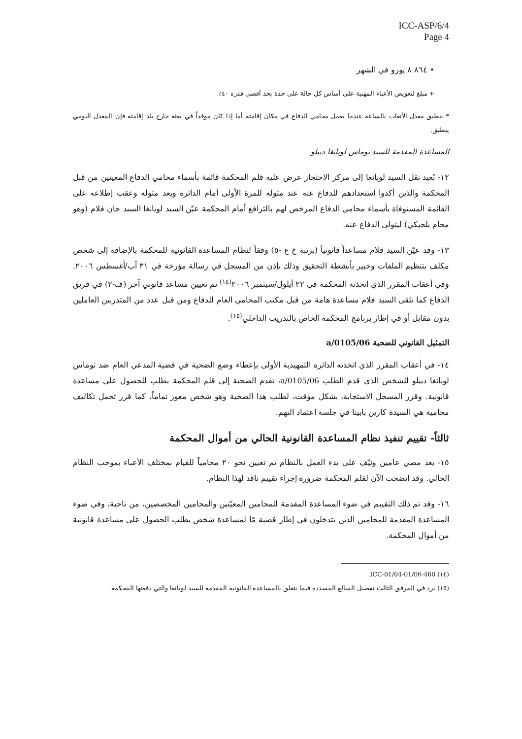ICC-ASP/6/4
Page 4
• ٨٦٤ ٨ يورو في الشهر
+ مبلغ لتعويض الأعباء المهنية على أساس كل حالة على حدة بحد أقصى قدره ٤٠٪
* ينطبق معدل الأتعاب بالساعة عندما يعمل محامي الدفاع في مكان إقامته أما إذا كان موفداً في بعثة خارج بلد إقامته فإن المعدل اليومي ينطبق.
المساعدة المقدمة للسيد توماس لوبانغا دييلو
١٢- بُعيد نقل السيد لوبانغا إلى مركز الاحتجاز عرض عليه قلم المحكمة قائمة بأسماء محامي الدفاع المعينين من قبل المحكمة والذين أكدوا استعدادهم للدفاع عنه عند مثوله للمرة الأولى أمام الدائرة وبعد مثوله وعقب إطلاعه على القائمة المستوفاة بأسماء محامي الدفاع المرخص لهم بالترافع أمام المحكمة عيّن السيد لوبانغا السيد جان فلام (وهو محام بلجيكي) ليتولى الدفاع عنه.
١٣- وقد عيّن السيد فلام مساعداً قانونياً (برتبة خ ع -٥) وفقاً لنظام المساعدة القانونية للمحكمة بالإضافة إلى شخص مكلف بتنظيم الملفات وخبير بأنشطة التحقيق وذلك بإذن من المسجل في رسالة مؤرخة في ٣١ آب/أغسطس ٢٠٠٦. وفي أعقاب المقرر الذي اتخذته المحكمة في ٢٢ أيلول/سبتمبر ٢٠٠٦<sup>(١٤)</sup> تم تعيين مساعد قانوني آخر (ف-٢) في فريق الدفاع كما تلقى السيد فلام مساعدة هامة من قبل مكتب المحامي العام للدفاع ومن قبل عدد من المتدربين العاملين بدون مقابل أو في إطار برنامج المحكمة الخاص بالتدريب الداخلي<sup>(١٥)</sup>.
التمثيل القانوني للضحية a/0105/06
١٤- في أعقاب المقرر الذي اتخذته الدائرة التمهيدية الأولى بإعطاء وضع الضحية في قضية المدعي العام ضد توماس لوبانغا دييلو للشخص الذي قدم الطلب a/0105/06، تقدم الضحية إلى قلم المحكمة بطلب للحصول على مساعدة قانونية. وقرر المسجل الاستجابة، بشكل مؤقت، لطلب هذا الضحية وهو شخص معوز تماماً، كما قرر تحمل تكاليف محامية هي السيدة كارين بابيتا في جلسة اعتماد التهم.
ثالثاً- تقييم تنفيذ نظام المساعدة القانونية الحالي من أموال المحكمة
١٥- بعد مضي عامين ونيّف على بدء العمل بالنظام تم تعيين نحو ٢٠ محامياً للقيام بمختلف الأعباء بموجب النظام الحالي. وقد اتضحت الآن لقلم المحكمة ضرورة إجراء تقييم ناقد لهذا النظام.
١٦- وقد تم ذلك التقييم في ضوء المساعدة المقدمة للمحامين المعيّنين والمحامين المخصصين، من ناحية، وفي ضوء المساعدة المقدمة للمحامين الذين يتدخلون في إطار قضية مّا لمساعدة شخص يطلب الحصول على مساعدة قانونية من أموال المحكمة.
(١٤) ICC-01/04-01/06-460.
(١٥) يرد في المرفق الثالث تفصيل المبالغ المسددة فيما يتعلق بالمساعدة القانونية المقدمة للسيد لوبانغا والتي دفعتها المحكمة.